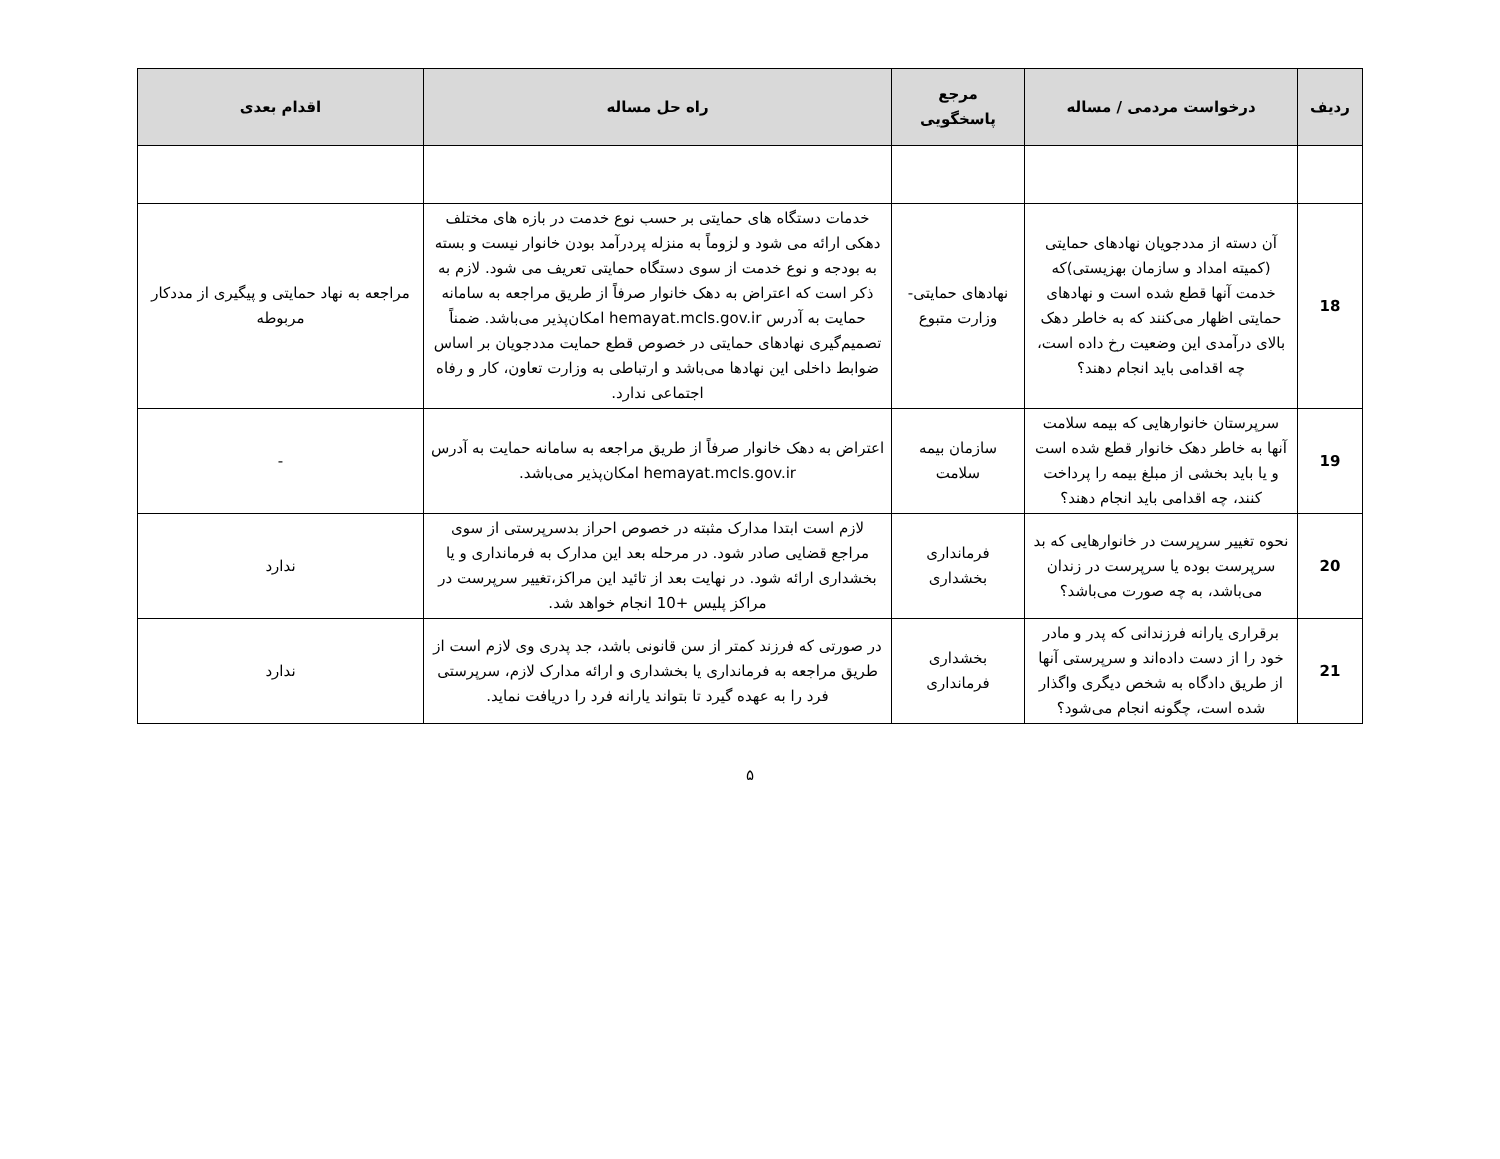| ردیف | درخواست مردمی / مساله | مرجع پاسخگویی | راه حل مساله | اقدام بعدی |
| --- | --- | --- | --- | --- |
| 18 | آن دسته از مددجویان نهادهای حمایتی (کمیته امداد و سازمان بهزیستی)که خدمت آنها قطع شده است و نهادهای حمایتی اظهار می‌کنند که به خاطر دهک بالای درآمدی این وضعیت رخ داده است، چه اقدامی باید انجام دهند؟ | نهادهای حمایتی- وزارت متبوع | خدمات دستگاه های حمایتی بر حسب نوع خدمت در بازه های مختلف دهکی ارائه می شود و لزوماً به منزله پردرآمد بودن خانوار نیست و بسته به بودجه و نوع خدمت از سوی دستگاه حمایتی تعریف می شود. لازم به ذکر است که اعتراض به دهک خانوار صرفاً از طریق مراجعه به سامانه حمایت به آدرس hemayat.mcls.gov.ir امکان‌پذیر می‌باشد. ضمناً تصمیم‌گیری نهادهای حمایتی در خصوص قطع حمایت مددجویان بر اساس ضوابط داخلی این نهادها می‌باشد و ارتباطی به وزارت تعاون، کار و رفاه اجتماعی ندارد. | مراجعه به نهاد حمایتی و پیگیری از مددکار مربوطه |
| 19 | سرپرستان خانوارهایی که بیمه سلامت آنها به خاطر دهک خانوار قطع شده است و یا باید بخشی از مبلغ بیمه را پرداخت کنند، چه اقدامی باید انجام دهند؟ | سازمان بیمه سلامت | اعتراض به دهک خانوار صرفاً از طریق مراجعه به سامانه حمایت به آدرس hemayat.mcls.gov.ir امکان‌پذیر می‌باشد. | - |
| 20 | نحوه تغییر سرپرست در خانوارهایی که بد سرپرست بوده یا سرپرست در زندان می‌باشد، به چه صورت می‌باشد؟ | فرمانداری بخشداری | لازم است ابتدا مدارک مثبته در خصوص احراز بدسرپرستی از سوی مراجع قضایی صادر شود. در مرحله بعد این مدارک به فرمانداری و یا بخشداری ارائه شود. در نهایت بعد از تائید این مراکز،تغییر سرپرست در مراکز پلیس +10 انجام خواهد شد. | ندارد |
| 21 | برقراری یارانه فرزندانی که پدر و مادر خود را از دست داده‌اند و سرپرستی آنها از طریق دادگاه به شخص دیگری واگذار شده است، چگونه انجام می‌شود؟ | بخشداری فرمانداری | در صورتی که فرزند کمتر از سن قانونی باشد، جد پدری وی لازم است از طریق مراجعه به فرمانداری یا بخشداری و ارائه مدارک لازم، سرپرستی فرد را به عهده گیرد تا بتواند یارانه فرد را دریافت نماید. | ندارد |
۵